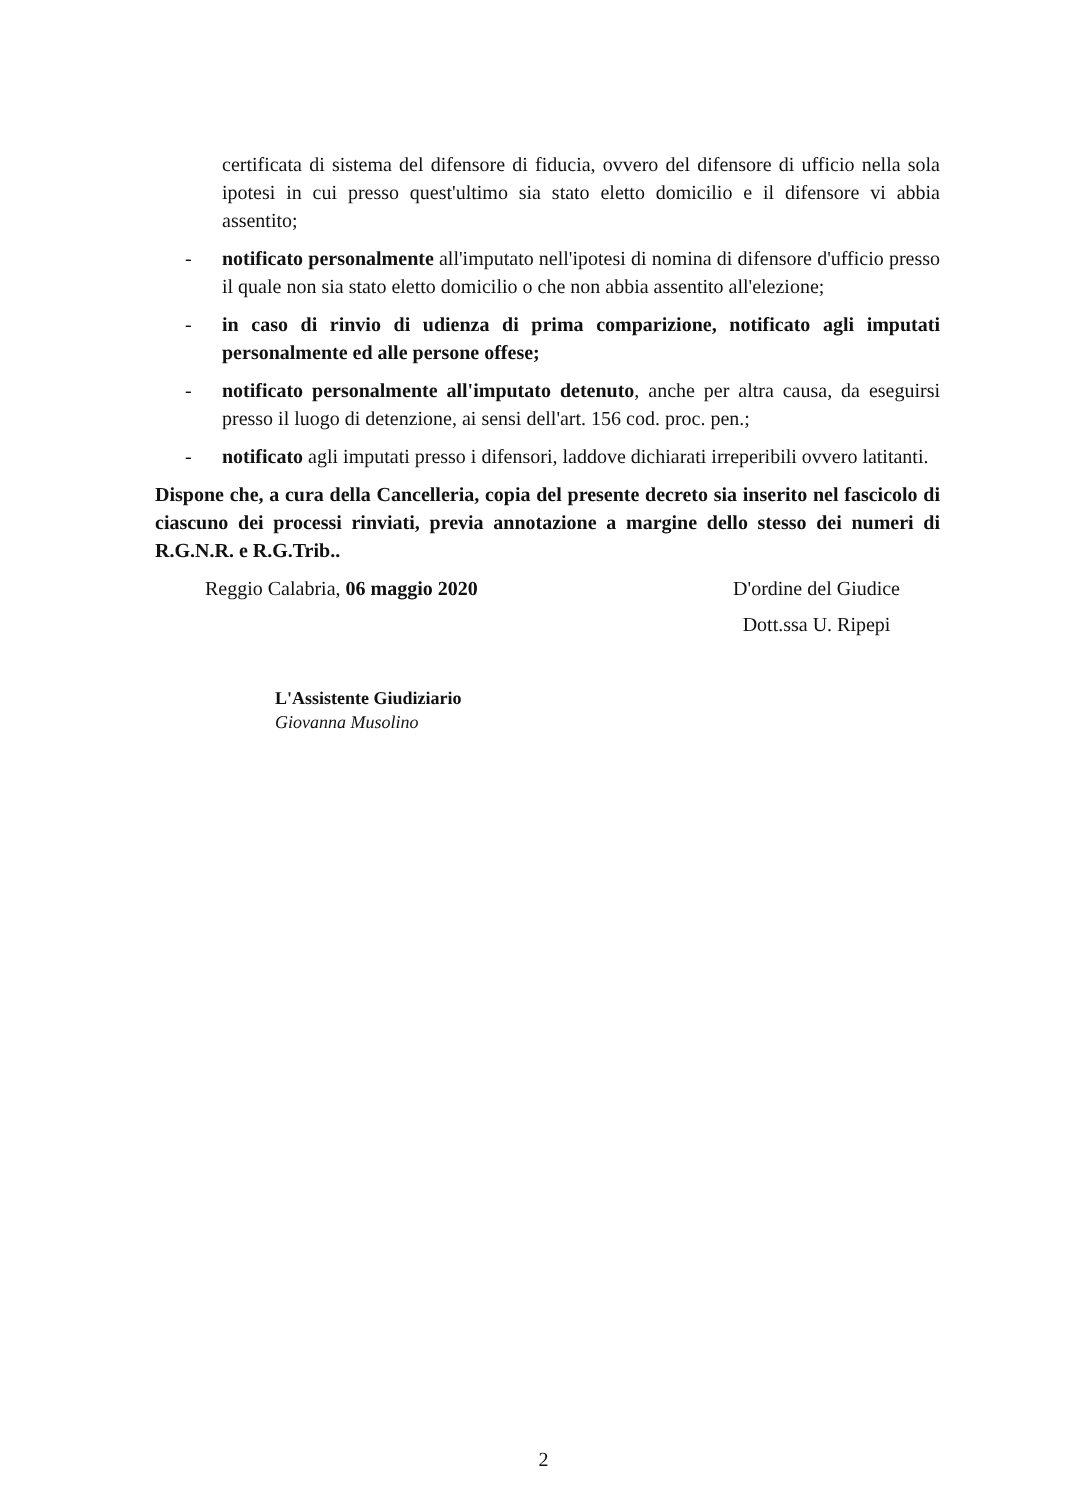certificata di sistema del difensore di fiducia, ovvero del difensore di ufficio nella sola ipotesi in cui presso quest'ultimo sia stato eletto domicilio e il difensore vi abbia assentito;
- notificato personalmente all'imputato nell'ipotesi di nomina di difensore d'ufficio presso il quale non sia stato eletto domicilio o che non abbia assentito all'elezione;
- in caso di rinvio di udienza di prima comparizione, notificato agli imputati personalmente ed alle persone offese;
- notificato personalmente all'imputato detenuto, anche per altra causa, da eseguirsi presso il luogo di detenzione, ai sensi dell'art. 156 cod. proc. pen.;
- notificato agli imputati presso i difensori, laddove dichiarati irreperibili ovvero latitanti.
Dispone che, a cura della Cancelleria, copia del presente decreto sia inserito nel fascicolo di ciascuno dei processi rinviati, previa annotazione a margine dello stesso dei numeri di R.G.N.R. e R.G.Trib..
Reggio Calabria, 06 maggio 2020 D'ordine del Giudice
Dott.ssa U. Ripepi
L'Assistente Giudiziario
Giovanna Musolino
2